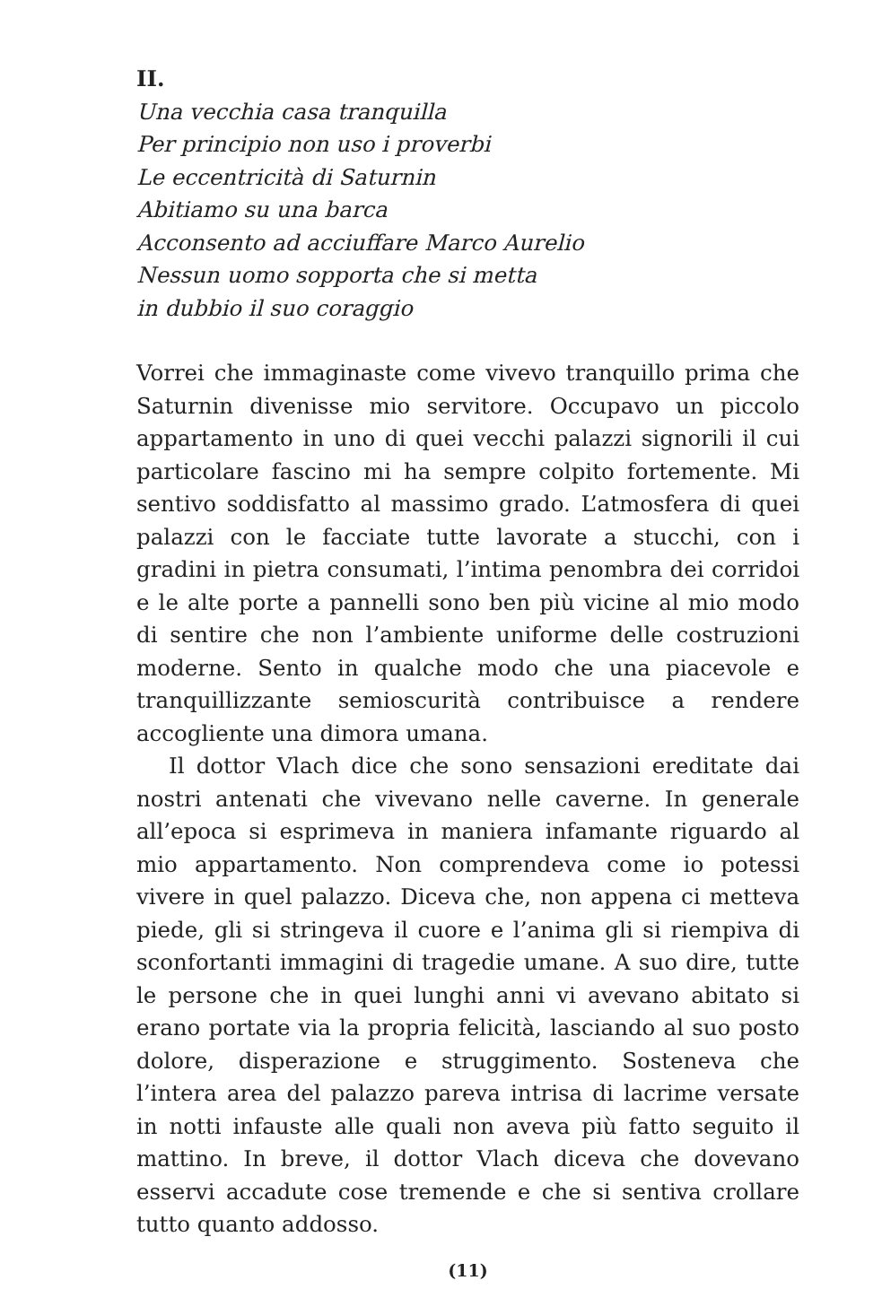II.
Una vecchia casa tranquilla
Per principio non uso i proverbi
Le eccentricità di Saturnin
Abitiamo su una barca
Acconsento ad acciuffare Marco Aurelio
Nessun uomo sopporta che si metta
in dubbio il suo coraggio
Vorrei che immaginaste come vivevo tranquillo prima che Saturnin divenisse mio servitore. Occupavo un piccolo appartamento in uno di quei vecchi palazzi signorili il cui particolare fascino mi ha sempre colpito fortemente. Mi sentivo soddisfatto al massimo grado. L’atmosfera di quei palazzi con le facciate tutte lavorate a stucchi, con i gradini in pietra consumati, l’intima penombra dei corridoi e le alte porte a pannelli sono ben più vicine al mio modo di sentire che non l’ambiente uniforme delle costruzioni moderne. Sento in qualche modo che una piacevole e tranquillizzante semioscurità contribuisce a rendere accogliente una dimora umana.
Il dottor Vlach dice che sono sensazioni ereditate dai nostri antenati che vivevano nelle caverne. In generale all’epoca si esprimeva in maniera infamante riguardo al mio appartamento. Non comprendeva come io potessi vivere in quel palazzo. Diceva che, non appena ci metteva piede, gli si stringeva il cuore e l’anima gli si riempiva di sconfortanti immagini di tragedie umane. A suo dire, tutte le persone che in quei lunghi anni vi avevano abitato si erano portate via la propria felicità, lasciando al suo posto dolore, disperazione e struggimento. Sosteneva che l’intera area del palazzo pareva intrisa di lacrime versate in notti infauste alle quali non aveva più fatto seguito il mattino. In breve, il dottor Vlach diceva che dovevano esservi accadute cose tremende e che si sentiva crollare tutto quanto addosso.
(11)